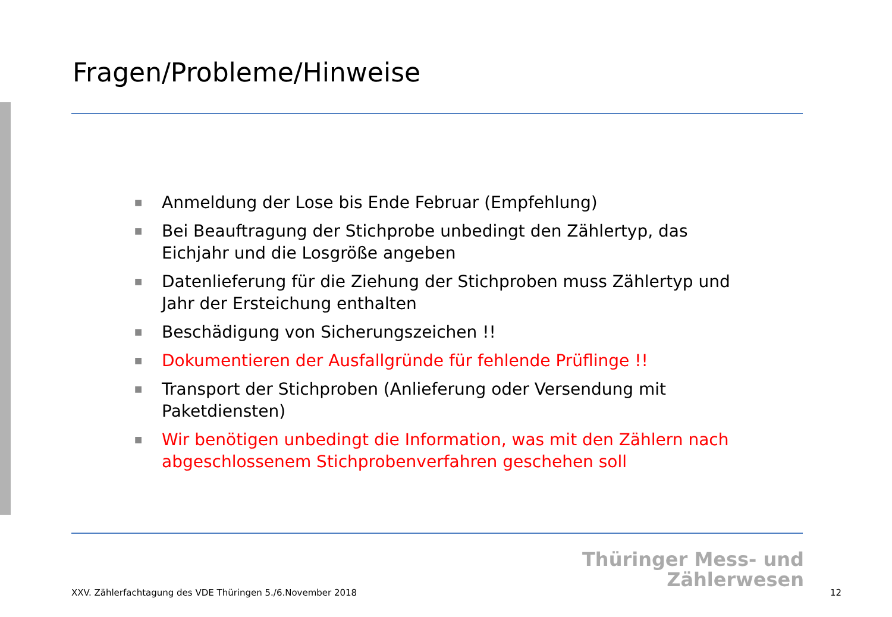Fragen/Probleme/Hinweise
■ Anmeldung der Lose bis Ende Februar (Empfehlung)
■ Bei Beauftragung der Stichprobe unbedingt den Zählertyp, das Eichjahr und die Losgröße angeben
■ Datenlieferung für die Ziehung der Stichproben muss Zählertyp und Jahr der Ersteichung enthalten
■ Beschädigung von Sicherungszeichen !!
■ Dokumentieren der Ausfallgründe für fehlende Prüflinge !!
■ Transport der Stichproben (Anlieferung oder Versendung mit Paketdiensten)
■ Wir benötigen unbedingt die Information, was mit den Zählern nach abgeschlossenem Stichprobenverfahren geschehen soll
Thüringer Mess- und
Zählerwesen
XXV. Zählerfachtagung des VDE Thüringen 5./6.November 2018 12